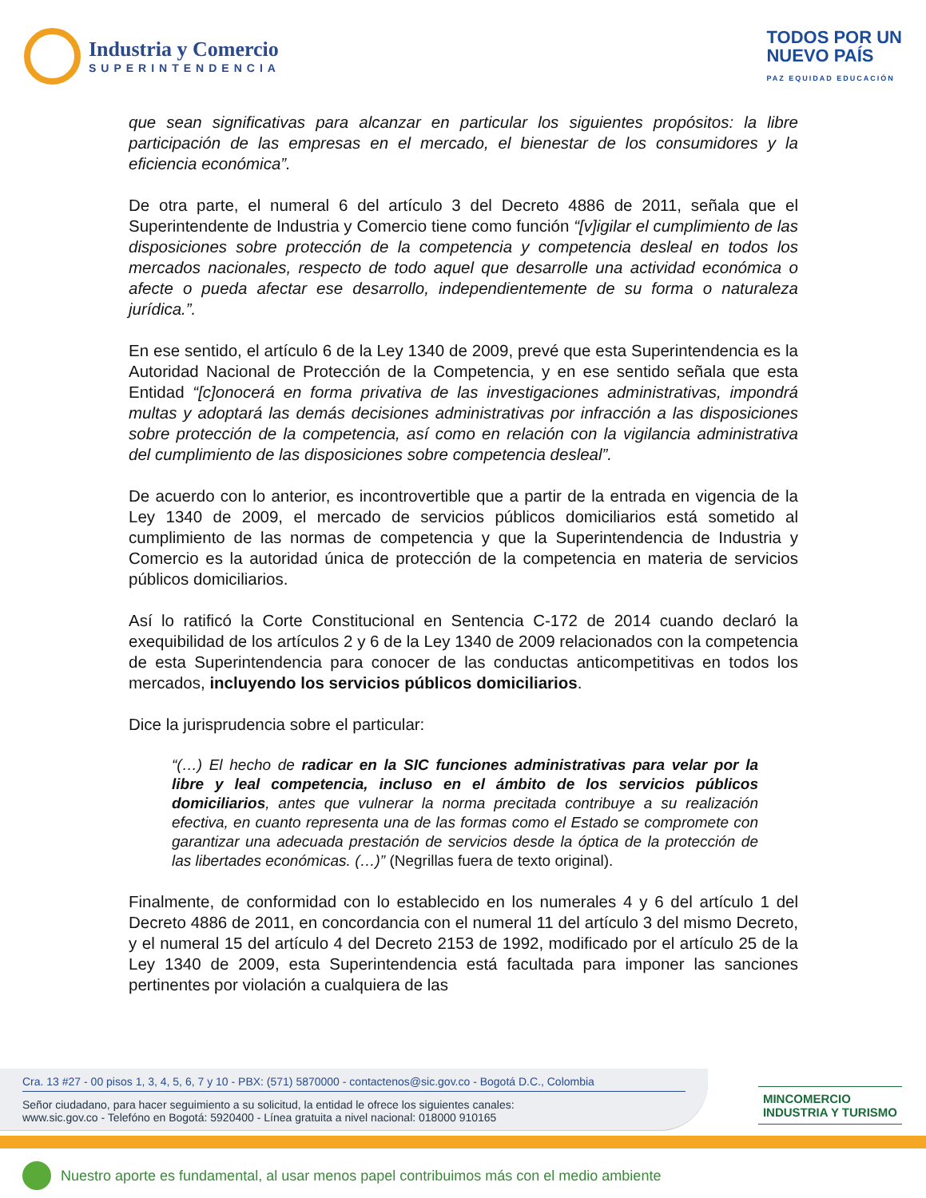Industria y Comercio
SUPERINTENDENCIA
TODOS POR UN
NUEVO PAÍS
PAZ EQUIDAD EDUCACIÓN
que sean significativas para alcanzar en particular los siguientes propósitos: la libre participación de las empresas en el mercado, el bienestar de los consumidores y la eficiencia económica”.
De otra parte, el numeral 6 del artículo 3 del Decreto 4886 de 2011, señala que el Superintendente de Industria y Comercio tiene como función “[v]igilar el cumplimiento de las disposiciones sobre protección de la competencia y competencia desleal en todos los mercados nacionales, respecto de todo aquel que desarrolle una actividad económica o afecte o pueda afectar ese desarrollo, independientemente de su forma o naturaleza jurídica.”.
En ese sentido, el artículo 6 de la Ley 1340 de 2009, prevé que esta Superintendencia es la Autoridad Nacional de Protección de la Competencia, y en ese sentido señala que esta Entidad “[c]onocerá en forma privativa de las investigaciones administrativas, impondrá multas y adoptará las demás decisiones administrativas por infracción a las disposiciones sobre protección de la competencia, así como en relación con la vigilancia administrativa del cumplimiento de las disposiciones sobre competencia desleal”.
De acuerdo con lo anterior, es incontrovertible que a partir de la entrada en vigencia de la Ley 1340 de 2009, el mercado de servicios públicos domiciliarios está sometido al cumplimiento de las normas de competencia y que la Superintendencia de Industria y Comercio es la autoridad única de protección de la competencia en materia de servicios públicos domiciliarios.
Así lo ratificó la Corte Constitucional en Sentencia C-172 de 2014 cuando declaró la exequibilidad de los artículos 2 y 6 de la Ley 1340 de 2009 relacionados con la competencia de esta Superintendencia para conocer de las conductas anticompetitivas en todos los mercados, incluyendo los servicios públicos domiciliarios.
Dice la jurisprudencia sobre el particular:
“(…) El hecho de radicar en la SIC funciones administrativas para velar por la libre y leal competencia, incluso en el ámbito de los servicios públicos domiciliarios, antes que vulnerar la norma precitada contribuye a su realización efectiva, en cuanto representa una de las formas como el Estado se compromete con garantizar una adecuada prestación de servicios desde la óptica de la protección de las libertades económicas. (…)” (Negrillas fuera de texto original).
Finalmente, de conformidad con lo establecido en los numerales 4 y 6 del artículo 1 del Decreto 4886 de 2011, en concordancia con el numeral 11 del artículo 3 del mismo Decreto, y el numeral 15 del artículo 4 del Decreto 2153 de 1992, modificado por el artículo 25 de la Ley 1340 de 2009, esta Superintendencia está facultada para imponer las sanciones pertinentes por violación a cualquiera de las
Cra. 13 #27 - 00 pisos 1, 3, 4, 5, 6, 7 y 10 - PBX: (571) 5870000 - contactenos@sic.gov.co - Bogotá D.C., Colombia
Señor ciudadano, para hacer seguimiento a su solicitud, la entidad le ofrece los siguientes canales:
www.sic.gov.co - Telefóno en Bogotá: 5920400 - Línea gratuita a nivel nacional: 018000 910165
MINCOMERCIO
INDUSTRIA Y TURISMO
Nuestro aporte es fundamental, al usar menos papel contribuimos más con el medio ambiente